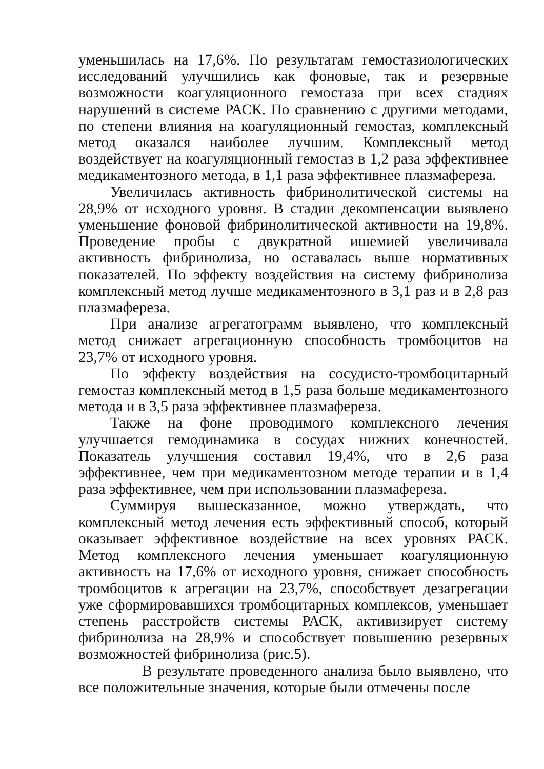уменьшилась на 17,6%. По результатам гемостазиологических исследований улучшились как фоновые, так и резервные возможности коагуляционного гемостаза при всех стадиях нарушений в системе РАСК. По сравнению с другими методами, по степени влияния на коагуляционный гемостаз, комплексный метод оказался наиболее лучшим. Комплексный метод воздействует на коагуляционный гемостаз в 1,2 раза эффективнее медикаментозного метода, в 1,1 раза эффективнее плазмафереза.
Увеличилась активность фибринолитической системы на 28,9% от исходного уровня. В стадии декомпенсации выявлено уменьшение фоновой фибринолитической активности на 19,8%. Проведение пробы с двукратной ишемией увеличивала активность фибринолиза, но оставалась выше нормативных показателей. По эффекту воздействия на систему фибринолиза комплексный метод лучше медикаментозного в 3,1 раз и в 2,8 раз плазмафереза.
При анализе агрегатограмм выявлено, что комплексный метод снижает агрегационную способность тромбоцитов на 23,7% от исходного уровня.
По эффекту воздействия на сосудисто-тромбоцитарный гемостаз комплексный метод в 1,5 раза больше медикаментозного метода и в 3,5 раза эффективнее плазмафереза.
Также на фоне проводимого комплексного лечения улучшается гемодинамика в сосудах нижних конечностей. Показатель улучшения составил 19,4%, что в 2,6 раза эффективнее, чем при медикаментозном методе терапии и в 1,4 раза эффективнее, чем при использовании плазмафереза.
Суммируя вышесказанное, можно утверждать, что комплексный метод лечения есть эффективный способ, который оказывает эффективное воздействие на всех уровнях РАСК. Метод комплексного лечения уменьшает коагуляционную активность на 17,6% от исходного уровня, снижает способность тромбоцитов к агрегации на 23,7%, способствует дезагрегации уже сформировавшихся тромбоцитарных комплексов, уменьшает степень расстройств системы РАСК, активизирует систему фибринолиза на 28,9% и способствует повышению резервных возможностей фибринолиза (рис.5).
В результате проведенного анализа было выявлено, что все положительные значения, которые были отмечены после